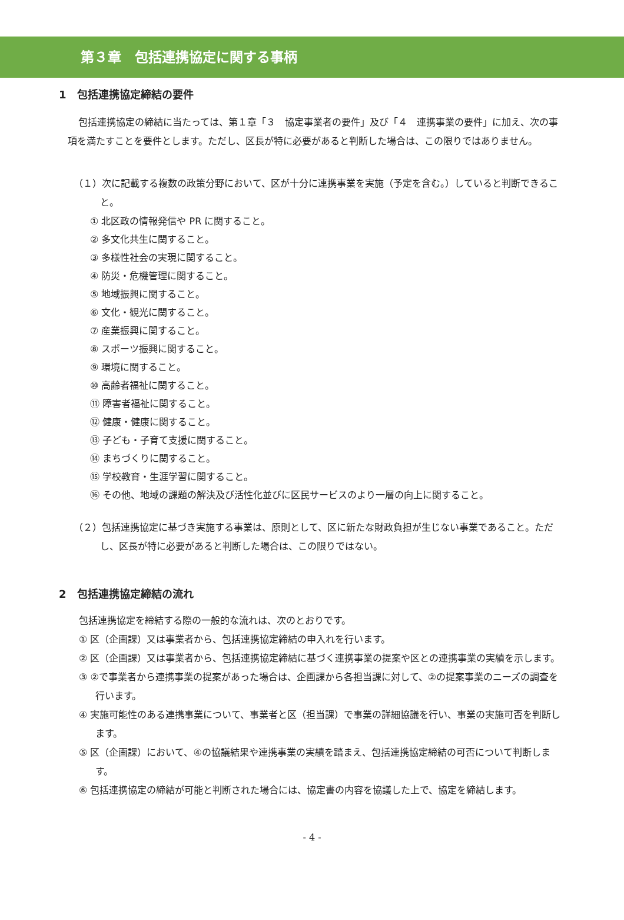第３章　包括連携協定に関する事柄
1　包括連携協定締結の要件
包括連携協定の締結に当たっては、第１章「３　協定事業者の要件」及び「４　連携事業の要件」に加え、次の事項を満たすことを要件とします。ただし、区長が特に必要があると判断した場合は、この限りではありません。
（１）次に記載する複数の政策分野において、区が十分に連携事業を実施（予定を含む。）していると判断できること。
① 北区政の情報発信や PR に関すること。
② 多文化共生に関すること。
③ 多様性社会の実現に関すること。
④ 防災・危機管理に関すること。
⑤ 地域振興に関すること。
⑥ 文化・観光に関すること。
⑦ 産業振興に関すること。
⑧ スポーツ振興に関すること。
⑨ 環境に関すること。
⑩ 高齢者福祉に関すること。
⑪ 障害者福祉に関すること。
⑫ 健康・健康に関すること。
⑬ 子ども・子育て支援に関すること。
⑭ まちづくりに関すること。
⑮ 学校教育・生涯学習に関すること。
⑯ その他、地域の課題の解決及び活性化並びに区民サービスのより一層の向上に関すること。
（２）包括連携協定に基づき実施する事業は、原則として、区に新たな財政負担が生じない事業であること。ただし、区長が特に必要があると判断した場合は、この限りではない。
2　包括連携協定締結の流れ
包括連携協定を締結する際の一般的な流れは、次のとおりです。
① 区（企画課）又は事業者から、包括連携協定締結の申入れを行います。
② 区（企画課）又は事業者から、包括連携協定締結に基づく連携事業の提案や区との連携事業の実績を示します。
③ ②で事業者から連携事業の提案があった場合は、企画課から各担当課に対して、②の提案事業のニーズの調査を行います。
④ 実施可能性のある連携事業について、事業者と区（担当課）で事業の詳細協議を行い、事業の実施可否を判断します。
⑤ 区（企画課）において、④の協議結果や連携事業の実績を踏まえ、包括連携協定締結の可否について判断します。
⑥ 包括連携協定の締結が可能と判断された場合には、協定書の内容を協議した上で、協定を締結します。
- 4 -